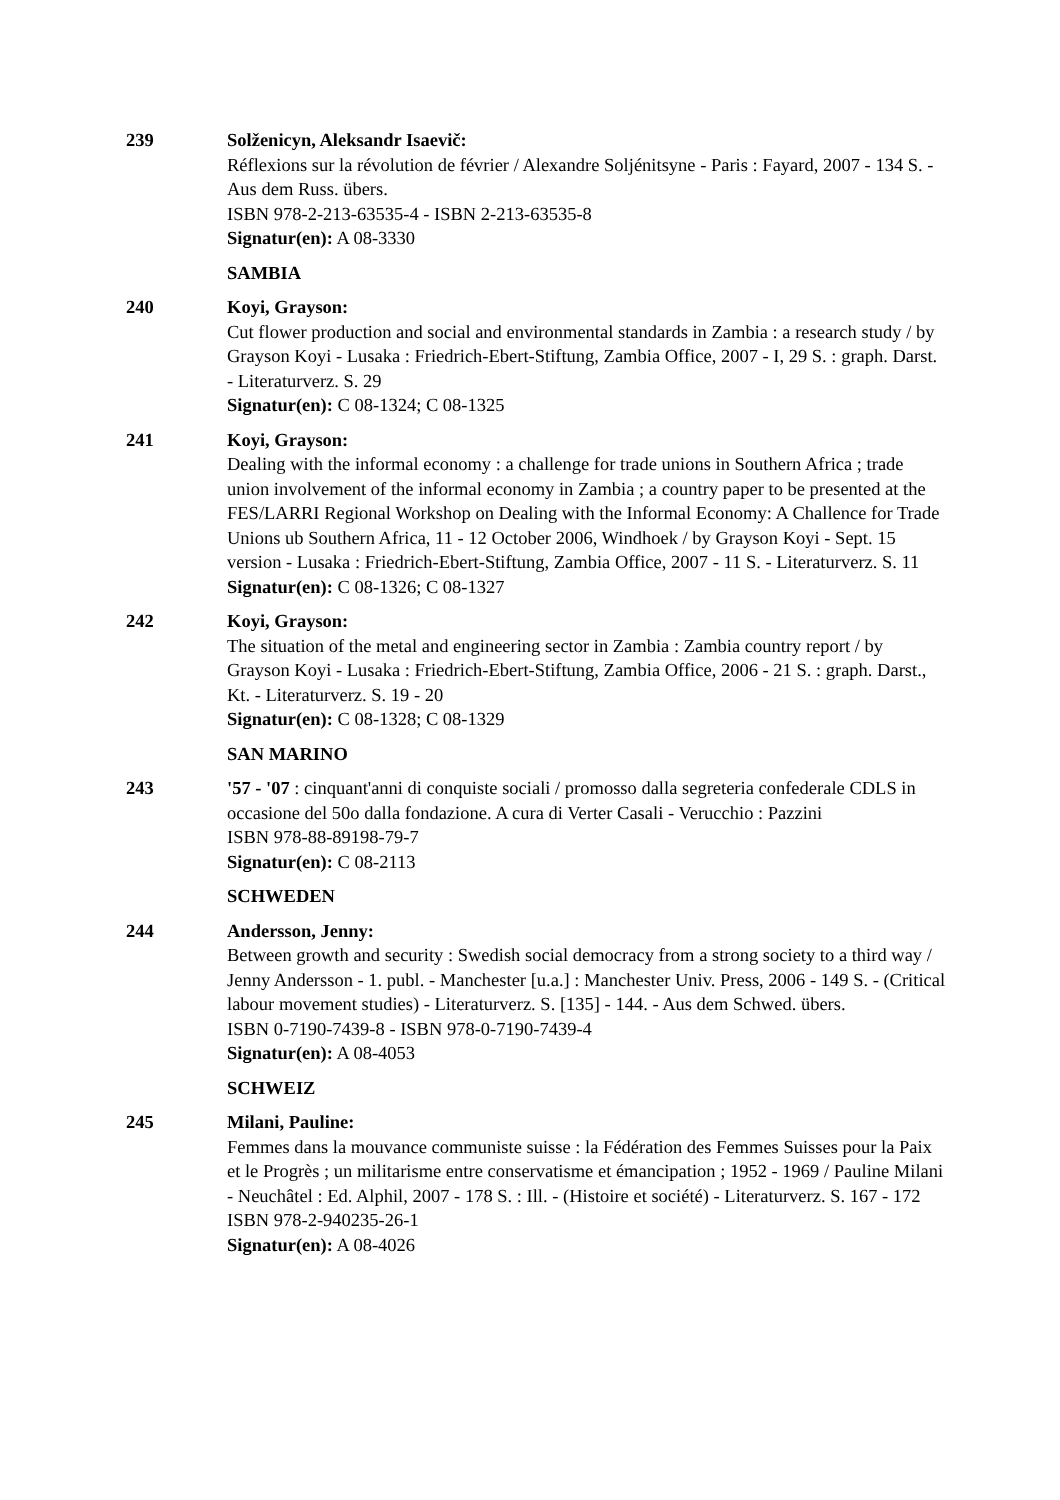239 Solženicyn, Aleksandr Isaevič:
Réflexions sur la révolution de février / Alexandre Soljénitsyne - Paris : Fayard, 2007 - 134 S. - Aus dem Russ. übers.
ISBN 978-2-213-63535-4 - ISBN 2-213-63535-8
Signatur(en): A 08-3330
SAMBIA
240 Koyi, Grayson:
Cut flower production and social and environmental standards in Zambia : a research study / by Grayson Koyi - Lusaka : Friedrich-Ebert-Stiftung, Zambia Office, 2007 - I, 29 S. : graph. Darst. - Literaturverz. S. 29
Signatur(en): C 08-1324; C 08-1325
241 Koyi, Grayson:
Dealing with the informal economy : a challenge for trade unions in Southern Africa ; trade union involvement of the informal economy in Zambia ; a country paper to be presented at the FES/LARRI Regional Workshop on Dealing with the Informal Economy: A Challence for Trade Unions ub Southern Africa, 11 - 12 October 2006, Windhoek / by Grayson Koyi - Sept. 15 version - Lusaka : Friedrich-Ebert-Stiftung, Zambia Office, 2007 - 11 S. - Literaturverz. S. 11
Signatur(en): C 08-1326; C 08-1327
242 Koyi, Grayson:
The situation of the metal and engineering sector in Zambia : Zambia country report / by Grayson Koyi - Lusaka : Friedrich-Ebert-Stiftung, Zambia Office, 2006 - 21 S. : graph. Darst., Kt. - Literaturverz. S. 19 - 20
Signatur(en): C 08-1328; C 08-1329
SAN MARINO
243 '57 - '07 : cinquant'anni di conquiste sociali / promosso dalla segreteria confederale CDLS in occasione del 50o dalla fondazione. A cura di Verter Casali - Verucchio : Pazzini
ISBN 978-88-89198-79-7
Signatur(en): C 08-2113
SCHWEDEN
244 Andersson, Jenny:
Between growth and security : Swedish social democracy from a strong society to a third way / Jenny Andersson - 1. publ. - Manchester [u.a.] : Manchester Univ. Press, 2006 - 149 S. - (Critical labour movement studies) - Literaturverz. S. [135] - 144. - Aus dem Schwed. übers.
ISBN 0-7190-7439-8 - ISBN 978-0-7190-7439-4
Signatur(en): A 08-4053
SCHWEIZ
245 Milani, Pauline:
Femmes dans la mouvance communiste suisse : la Fédération des Femmes Suisses pour la Paix et le Progrès ; un militarisme entre conservatisme et émancipation ; 1952 - 1969 / Pauline Milani - Neuchâtel : Ed. Alphil, 2007 - 178 S. : Ill. - (Histoire et société) - Literaturverz. S. 167 - 172
ISBN 978-2-940235-26-1
Signatur(en): A 08-4026